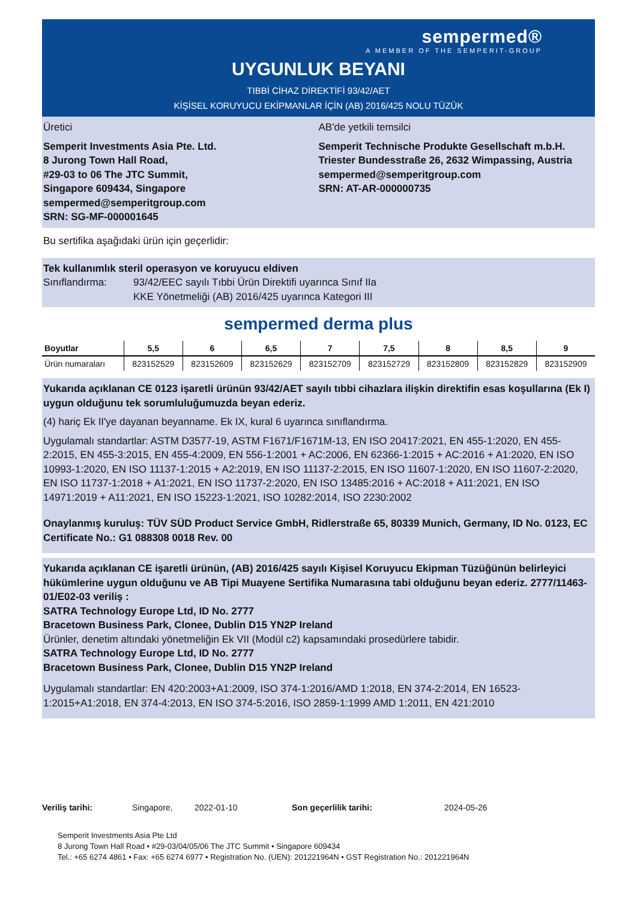sempermed®
A MEMBER OF THE SEMPERIT-GROUP
UYGUNLUK BEYANI
TIBBİ CİHAZ DİREKTİFİ 93/42/AET
KİŞİSEL KORUYUCU EKİPMANLAR İÇİN (AB) 2016/425 NOLU TÜZÜK
Üretici
Semperit Investments Asia Pte. Ltd.
8 Jurong Town Hall Road,
#29-03 to 06 The JTC Summit,
Singapore 609434, Singapore
sempermed@semperitgroup.com
SRN: SG-MF-000001645
AB'de yetkili temsilci
Semperit Technische Produkte Gesellschaft m.b.H.
Triester Bundesstraße 26, 2632 Wimpassing, Austria
sempermed@semperitgroup.com
SRN: AT-AR-000000735
Bu sertifika aşağıdaki ürün için geçerlidir:
Tek kullanımlık steril operasyon ve koruyucu eldiven
Sınıflandırma: 93/42/EEC sayılı Tıbbi Ürün Direktifi uyarınca Sınıf IIa
KKE Yönetmeliği (AB) 2016/425 uyarınca Kategori III
sempermed derma plus
| Boyutlar | 5,5 | 6 | 6,5 | 7 | 7,5 | 8 | 8,5 | 9 |
| --- | --- | --- | --- | --- | --- | --- | --- | --- |
| Ürün numaraları | 823152529 | 823152609 | 823152629 | 823152709 | 823152729 | 823152809 | 823152829 | 823152909 |
Yukarıda açıklanan CE 0123 işaretli ürünün 93/42/AET sayılı tıbbi cihazlara ilişkin direktifin esas koşullarına (Ek I) uygun olduğunu tek sorumluluğumuzda beyan ederiz.
(4) hariç Ek II'ye dayanan beyanname. Ek IX, kural 6 uyarınca sınıflandırma.
Uygulamalı standartlar: ASTM D3577-19, ASTM F1671/F1671M-13, EN ISO 20417:2021, EN 455-1:2020, EN 455-2:2015, EN 455-3:2015, EN 455-4:2009, EN 556-1:2001 + AC:2006, EN 62366-1:2015 + AC:2016 + A1:2020, EN ISO 10993-1:2020, EN ISO 11137-1:2015 + A2:2019, EN ISO 11137-2:2015, EN ISO 11607-1:2020, EN ISO 11607-2:2020, EN ISO 11737-1:2018 + A1:2021, EN ISO 11737-2:2020, EN ISO 13485:2016 + AC:2018 + A11:2021, EN ISO 14971:2019 + A11:2021, EN ISO 15223-1:2021, ISO 10282:2014, ISO 2230:2002
Onaylanmış kuruluş: TÜV SÜD Product Service GmbH, Ridlerstraße 65, 80339 Munich, Germany, ID No. 0123, EC Certificate No.: G1 088308 0018 Rev. 00
Yukarıda açıklanan CE işaretli ürünün, (AB) 2016/425 sayılı Kişisel Koruyucu Ekipman Tüzüğünün belirleyici hükümlerine uygun olduğunu ve AB Tipi Muayene Sertifika Numarasına tabi olduğunu beyan ederiz. 2777/11463-01/E02-03 veriliş :
SATRA Technology Europe Ltd, ID No. 2777
Bracetown Business Park, Clonee, Dublin D15 YN2P Ireland
Ürünler, denetim altındaki yönetmeliğin Ek VII (Modül c2) kapsamındaki prosedürlere tabidir.
SATRA Technology Europe Ltd, ID No. 2777
Bracetown Business Park, Clonee, Dublin D15 YN2P Ireland
Uygulamalı standartlar: EN 420:2003+A1:2009, ISO 374-1:2016/AMD 1:2018, EN 374-2:2014, EN 16523-1:2015+A1:2018, EN 374-4:2013, EN ISO 374-5:2016, ISO 2859-1:1999 AMD 1:2011, EN 421:2010
Veriliş tarihi: Singapore, 2022-01-10 Son geçerlilik tarihi: 2024-05-26
Semperit Investments Asia Pte Ltd
8 Jurong Town Hall Road • #29-03/04/05/06 The JTC Summit • Singapore 609434
Tel.: +65 6274 4861 • Fax: +65 6274 6977 • Registration No. (UEN): 201221964N • GST Registration No.: 201221964N